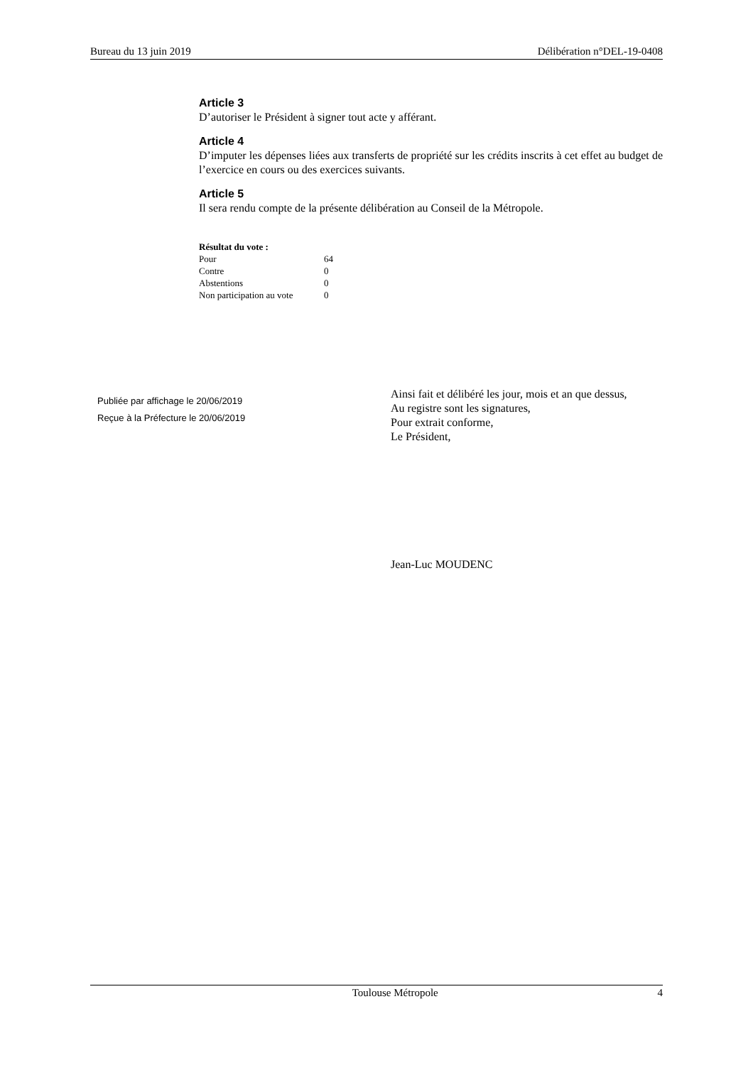Bureau du 13 juin 2019 Délibération n°DEL-19-0408
Article 3
D’autoriser le Président à signer tout acte y afférant.
Article 4
D’imputer les dépenses liées aux transferts de propriété sur les crédits inscrits à cet effet au budget de l’exercice en cours ou des exercices suivants.
Article 5
Il sera rendu compte de la présente délibération au Conseil de la Métropole.
| Résultat du vote : | |
| --- | --- |
| Pour | 64 |
| Contre | 0 |
| Abstentions | 0 |
| Non participation au vote | 0 |
Publiée par affichage le 20/06/2019
Reçue à la Préfecture le 20/06/2019
Ainsi fait et délibéré les jour, mois et an que dessus,
Au registre sont les signatures,
Pour extrait conforme,
Le Président,
Jean-Luc MOUDENC
Toulouse Métropole 4